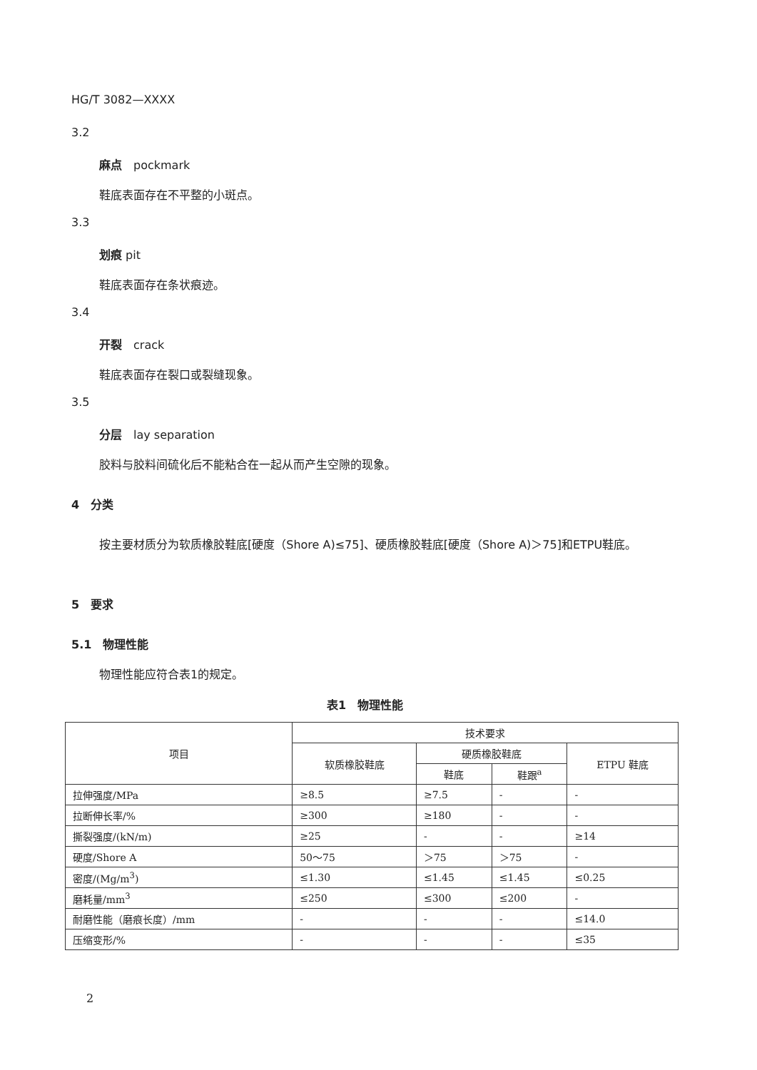HG/T 3082—XXXX
3.2
麻点　pockmark
鞋底表面存在不平整的小斑点。
3.3
划痕 pit
鞋底表面存在条状痕迹。
3.4
开裂　crack
鞋底表面存在裂口或裂缝现象。
3.5
分层　lay separation
胶料与胶料间硫化后不能粘合在一起从而产生空隙的现象。
4　分类
按主要材质分为软质橡胶鞋底[硬度（Shore A)≤75]、硬质橡胶鞋底[硬度（Shore A)＞75]和ETPU鞋底。
5　要求
5.1　物理性能
物理性能应符合表1的规定。
表1　物理性能
| 项目 | 技术要求 | | | |
| --- | --- | --- | --- | --- |
| | 软质橡胶鞋底 | 硬质橡胶鞋底 | | ETPU 鞋底 |
| | | 鞋底 | 鞋跟<sup>a</sup> | |
| 拉伸强度/MPa | ≥8.5 | ≥7.5 | - | - |
| 拉断伸长率/% | ≥300 | ≥180 | - | - |
| 撕裂强度/(kN/m) | ≥25 | - | - | ≥14 |
| 硬度/Shore A | 50～75 | ＞75 | ＞75 | - |
| 密度/(Mg/m<sup>3</sup>) | ≤1.30 | ≤1.45 | ≤1.45 | ≤0.25 |
| 磨耗量/mm<sup>3</sup> | ≤250 | ≤300 | ≤200 | - |
| 耐磨性能（磨痕长度）/mm | - | - | - | ≤14.0 |
| 压缩变形/% | - | - | - | ≤35 |
2